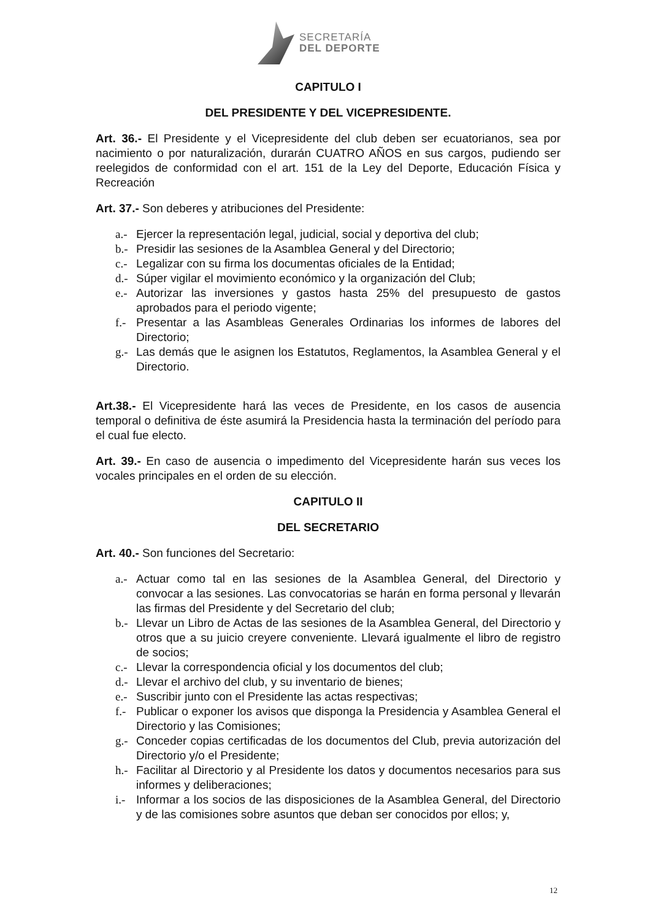SECRETARÍA
DEL DEPORTE
CAPITULO I
DEL PRESIDENTE Y DEL VICEPRESIDENTE.
Art. 36.- El Presidente y el Vicepresidente del club deben ser ecuatorianos, sea por nacimiento o por naturalización, durarán CUATRO AÑOS en sus cargos, pudiendo ser reelegidos de conformidad con el art. 151 de la Ley del Deporte, Educación Física y Recreación
Art. 37.- Son deberes y atribuciones del Presidente:
a.- Ejercer la representación legal, judicial, social y deportiva del club;
b.- Presidir las sesiones de la Asamblea General y del Directorio;
c.- Legalizar con su firma los documentas oficiales de la Entidad;
d.- Súper vigilar el movimiento económico y la organización del Club;
e.- Autorizar las inversiones y gastos hasta 25% del presupuesto de gastos aprobados para el periodo vigente;
f.- Presentar a las Asambleas Generales Ordinarias los informes de labores del Directorio;
g.- Las demás que le asignen los Estatutos, Reglamentos, la Asamblea General y el Directorio.
Art.38.- El Vicepresidente hará las veces de Presidente, en los casos de ausencia temporal o definitiva de éste asumirá la Presidencia hasta la terminación del período para el cual fue electo.
Art. 39.- En caso de ausencia o impedimento del Vicepresidente harán sus veces los vocales principales en el orden de su elección.
CAPITULO II
DEL SECRETARIO
Art. 40.- Son funciones del Secretario:
a.- Actuar como tal en las sesiones de la Asamblea General, del Directorio y convocar a las sesiones. Las convocatorias se harán en forma personal y llevarán las firmas del Presidente y del Secretario del club;
b.- Llevar un Libro de Actas de las sesiones de la Asamblea General, del Directorio y otros que a su juicio creyere conveniente. Llevará igualmente el libro de registro de socios;
c.- Llevar la correspondencia oficial y los documentos del club;
d.- Llevar el archivo del club, y su inventario de bienes;
e.- Suscribir junto con el Presidente las actas respectivas;
f.- Publicar o exponer los avisos que disponga la Presidencia y Asamblea General el Directorio y las Comisiones;
g.- Conceder copias certificadas de los documentos del Club, previa autorización del Directorio y/o el Presidente;
h.- Facilitar al Directorio y al Presidente los datos y documentos necesarios para sus informes y deliberaciones;
i.- Informar a los socios de las disposiciones de la Asamblea General, del Directorio y de las comisiones sobre asuntos que deban ser conocidos por ellos; y,
12